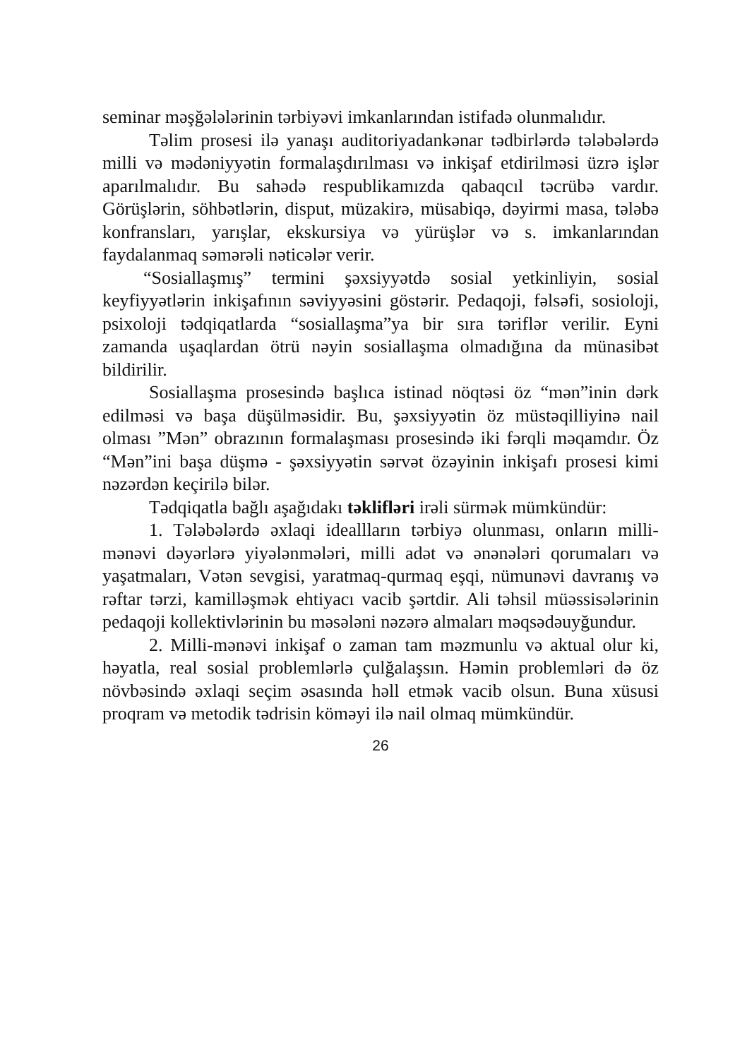seminar məşğələlərinin tərbiyəvi imkanlarından istifadə olunmalıdır.
Təlim prosesi ilə yanaşı auditoriyadankənar tədbirlərdə tələbələrdə milli və mədəniyyətin formalaşdırılması və inkişaf etdirilməsi üzrə işlər aparılmalıdır. Bu sahədə respublikamızda qabaqcıl təcrübə vardır. Görüşlərin, söhbətlərin, disput, müzakirə, müsabiqə, dəyirmi masa, tələbə konfransları, yarışlar, ekskursiya və yürüşlər və s. imkanlarından faydalanmaq səmərəli nəticələr verir.
“Sosiallaşmış” termini şəxsiyyətdə sosial yetkinliyin, sosial keyfiyyətlərin inkişafının səviyyəsini göstərir. Pedaqoji, fəlsəfi, sosioloji, psixoloji tədqiqatlarda “sosiallaşma”ya bir sıra təriflər verilir. Eyni zamanda uşaqlardan ötrü nəyin sosiallaşma olmadığına da münasibət bildirilir.
Sosiallaşma prosesində başlıca istinad nöqtəsi öz “mən”inin dərk edilməsi və başa düşülməsidir. Bu, şəxsiyyətin öz müstəqilliyinə nail olması ”Mən” obrazının formalaşması prosesində iki fərqli məqamdır. Öz “Mən”ini başa düşmə - şəxsiyyətin sərvət özəyinin inkişafı prosesi kimi nəzərdən keçirilə bilər.
Tədqiqatla bağlı aşağıdakı təklifləri irəli sürmək mümkündür:
1. Tələbələrdə əxlaqi ideallların tərbiyə olunması, onların milli-mənəvi dəyərlərə yiyələnmələri, milli adət və ənənələri qorumaları və yaşatmaları, Vətən sevgisi, yaratmaq-qurmaq eşqi, nümunəvi davranış və rəftar tərzi, kamilləşmək ehtiyacı vacib şərtdir. Ali təhsil müəssisələrinin pedaqoji kollektivlərinin bu məsələni nəzərə almaları məqsədəuyğundur.
2. Milli-mənəvi inkişaf o zaman tam məzmunlu və aktual olur ki, həyatla, real sosial problemlərlə çulğalaşsın. Həmin problemləri də öz növbəsində əxlaqi seçim əsasında həll etmək vacib olsun. Buna xüsusi proqram və metodik tədrisin köməyi ilə nail olmaq mümkündür.
26